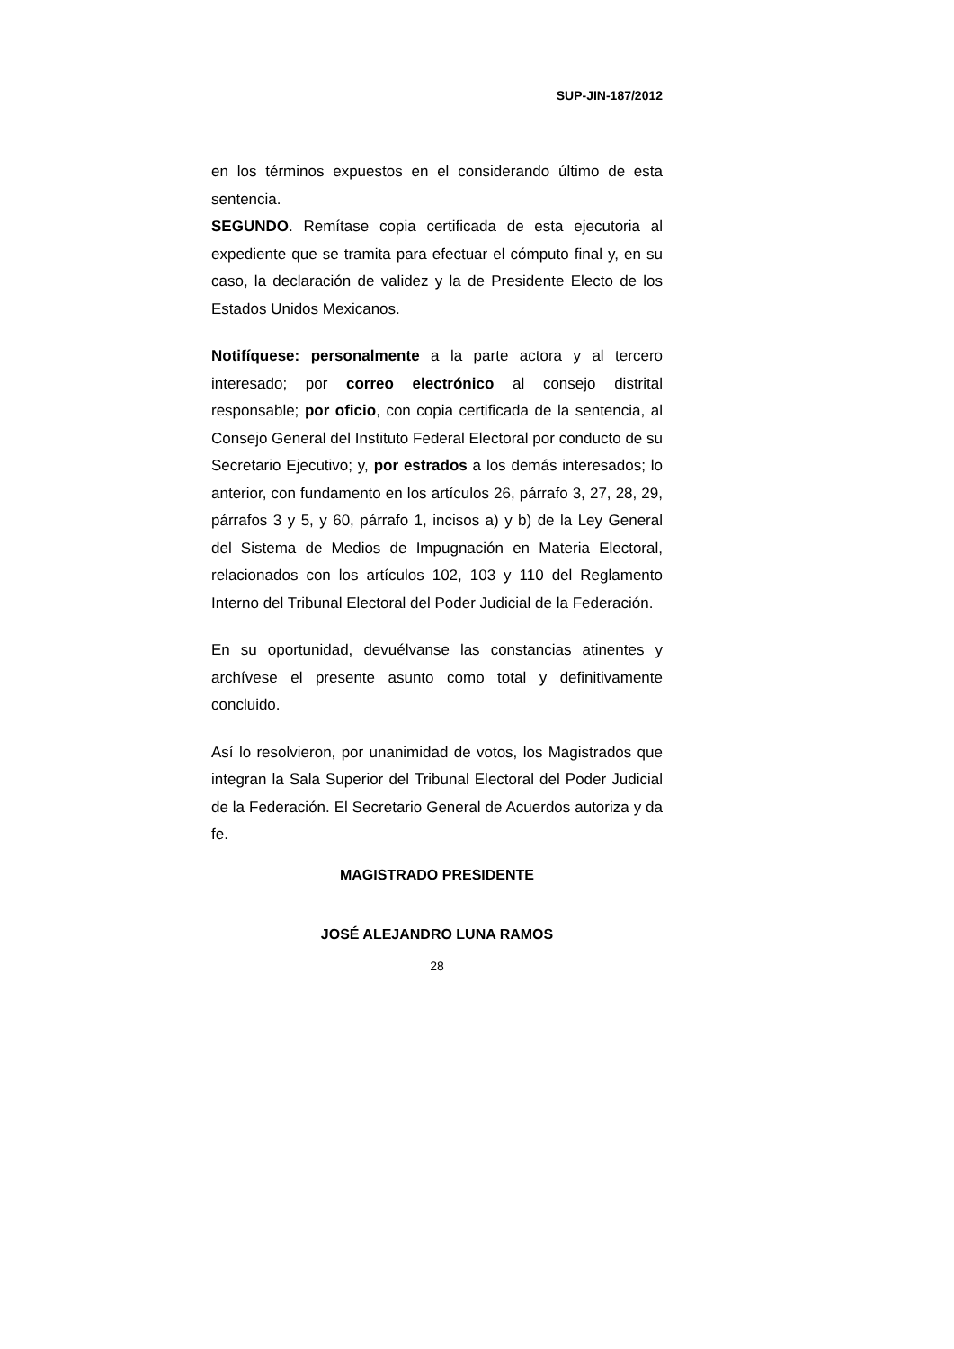SUP-JIN-187/2012
en los términos expuestos en el considerando último de esta sentencia.
SEGUNDO. Remítase copia certificada de esta ejecutoria al expediente que se tramita para efectuar el cómputo final y, en su caso, la declaración de validez y la de Presidente Electo de los Estados Unidos Mexicanos.
Notifíquese: personalmente a la parte actora y al tercero interesado; por correo electrónico al consejo distrital responsable; por oficio, con copia certificada de la sentencia, al Consejo General del Instituto Federal Electoral por conducto de su Secretario Ejecutivo; y, por estrados a los demás interesados; lo anterior, con fundamento en los artículos 26, párrafo 3, 27, 28, 29, párrafos 3 y 5, y 60, párrafo 1, incisos a) y b) de la Ley General del Sistema de Medios de Impugnación en Materia Electoral, relacionados con los artículos 102, 103 y 110 del Reglamento Interno del Tribunal Electoral del Poder Judicial de la Federación.
En su oportunidad, devuélvanse las constancias atinentes y archívese el presente asunto como total y definitivamente concluido.
Así lo resolvieron, por unanimidad de votos, los Magistrados que integran la Sala Superior del Tribunal Electoral del Poder Judicial de la Federación. El Secretario General de Acuerdos autoriza y da fe.
MAGISTRADO PRESIDENTE
JOSÉ ALEJANDRO LUNA RAMOS
28